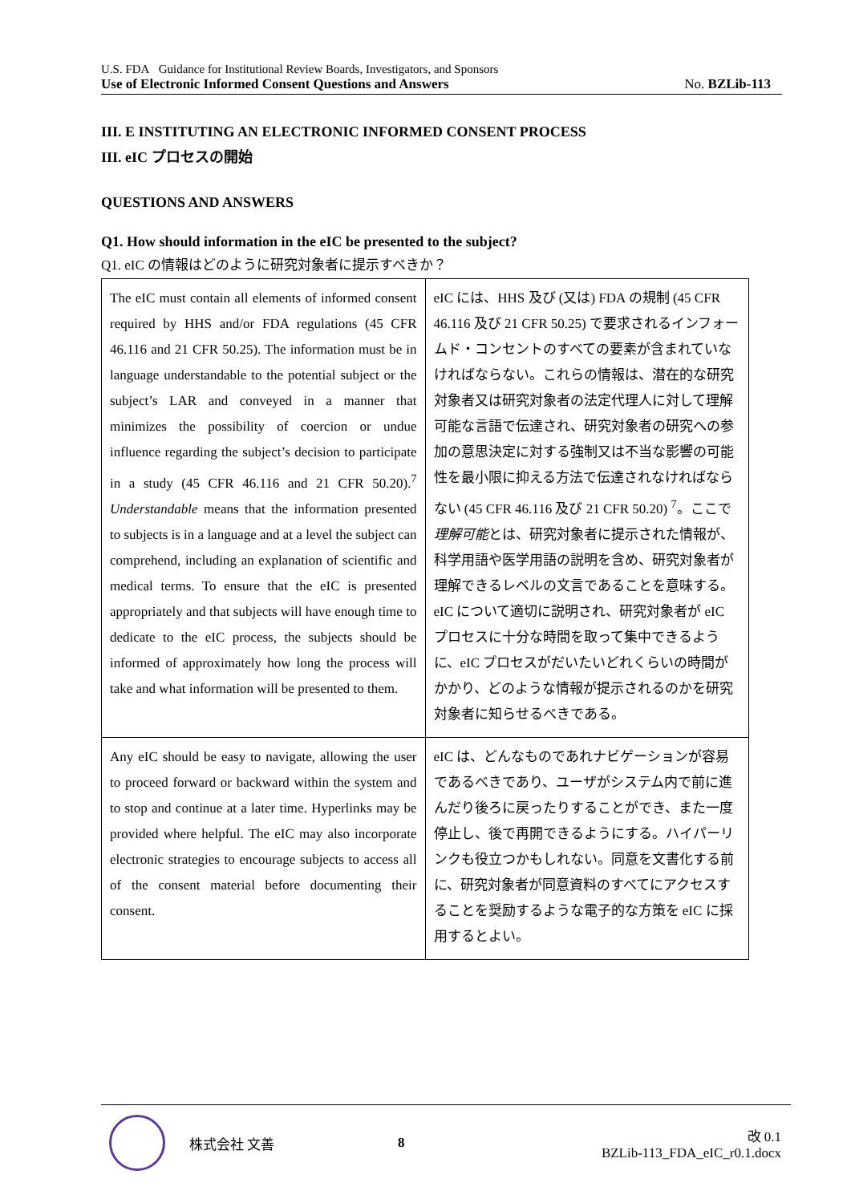U.S. FDA Guidance for Institutional Review Boards, Investigators, and Sponsors
Use of Electronic Informed Consent Questions and Answers No. BZLib-113
III. E INSTITUTING AN ELECTRONIC INFORMED CONSENT PROCESS
III. eIC プロセスの開始
QUESTIONS AND ANSWERS
Q1. How should information in the eIC be presented to the subject?
Q1. eIC の情報はどのように研究対象者に提示すべきか？
| The eIC must contain all elements of informed consent required by HHS and/or FDA regulations (45 CFR 46.116 and 21 CFR 50.25). The information must be in language understandable to the potential subject or the subject’s LAR and conveyed in a manner that minimizes the possibility of coercion or undue influence regarding the subject’s decision to participate in a study (45 CFR 46.116 and 21 CFR 50.20).<sup>7</sup> Understandable means that the information presented to subjects is in a language and at a level the subject can comprehend, including an explanation of scientific and medical terms. To ensure that the eIC is presented appropriately and that subjects will have enough time to dedicate to the eIC process, the subjects should be informed of approximately how long the process will take and what information will be presented to them. | eIC には、HHS 及び (又は) FDA の規制 (45 CFR 46.116 及び 21 CFR 50.25) で要求されるインフォームド・コンセントのすべての要素が含まれていなければならない。これらの情報は、潜在的な研究対象者又は研究対象者の法定代理人に対して理解可能な言語で伝達され、研究対象者の研究への参加の意思決定に対する強制又は不当な影響の可能性を最小限に抑える方法で伝達されなければならない (45 CFR 46.116 及び 21 CFR 50.20) <sup>7</sup>。ここで 理解可能 とは、研究対象者に提示された情報が、科学用語や医学用語の説明を含め、研究対象者が理解できるレベルの文言であることを意味する。eIC について適切に説明され、研究対象者が eIC プロセスに十分な時間を取って集中できるように、eIC プロセスがだいたいどれくらいの時間がかかり、どのような情報が提示されるのかを研究対象者に知らせるべきである。 |
| Any eIC should be easy to navigate, allowing the user to proceed forward or backward within the system and to stop and continue at a later time. Hyperlinks may be provided where helpful. The eIC may also incorporate electronic strategies to encourage subjects to access all of the consent material before documenting their consent. | eIC は、どんなものであれナビゲーションが容易であるべきであり、ユーザがシステム内で前に進んだり後ろに戻ったりすることができ、また一度停止し、後で再開できるようにする。ハイパーリンクも役立つかもしれない。同意を文書化する前に、研究対象者が同意資料のすべてにアクセスすることを奨励するような電子的な方策を eIC に採用するとよい。 |
株式会社 文善 8 改 0.1
BZLib-113_FDA_eIC_r0.1.docx